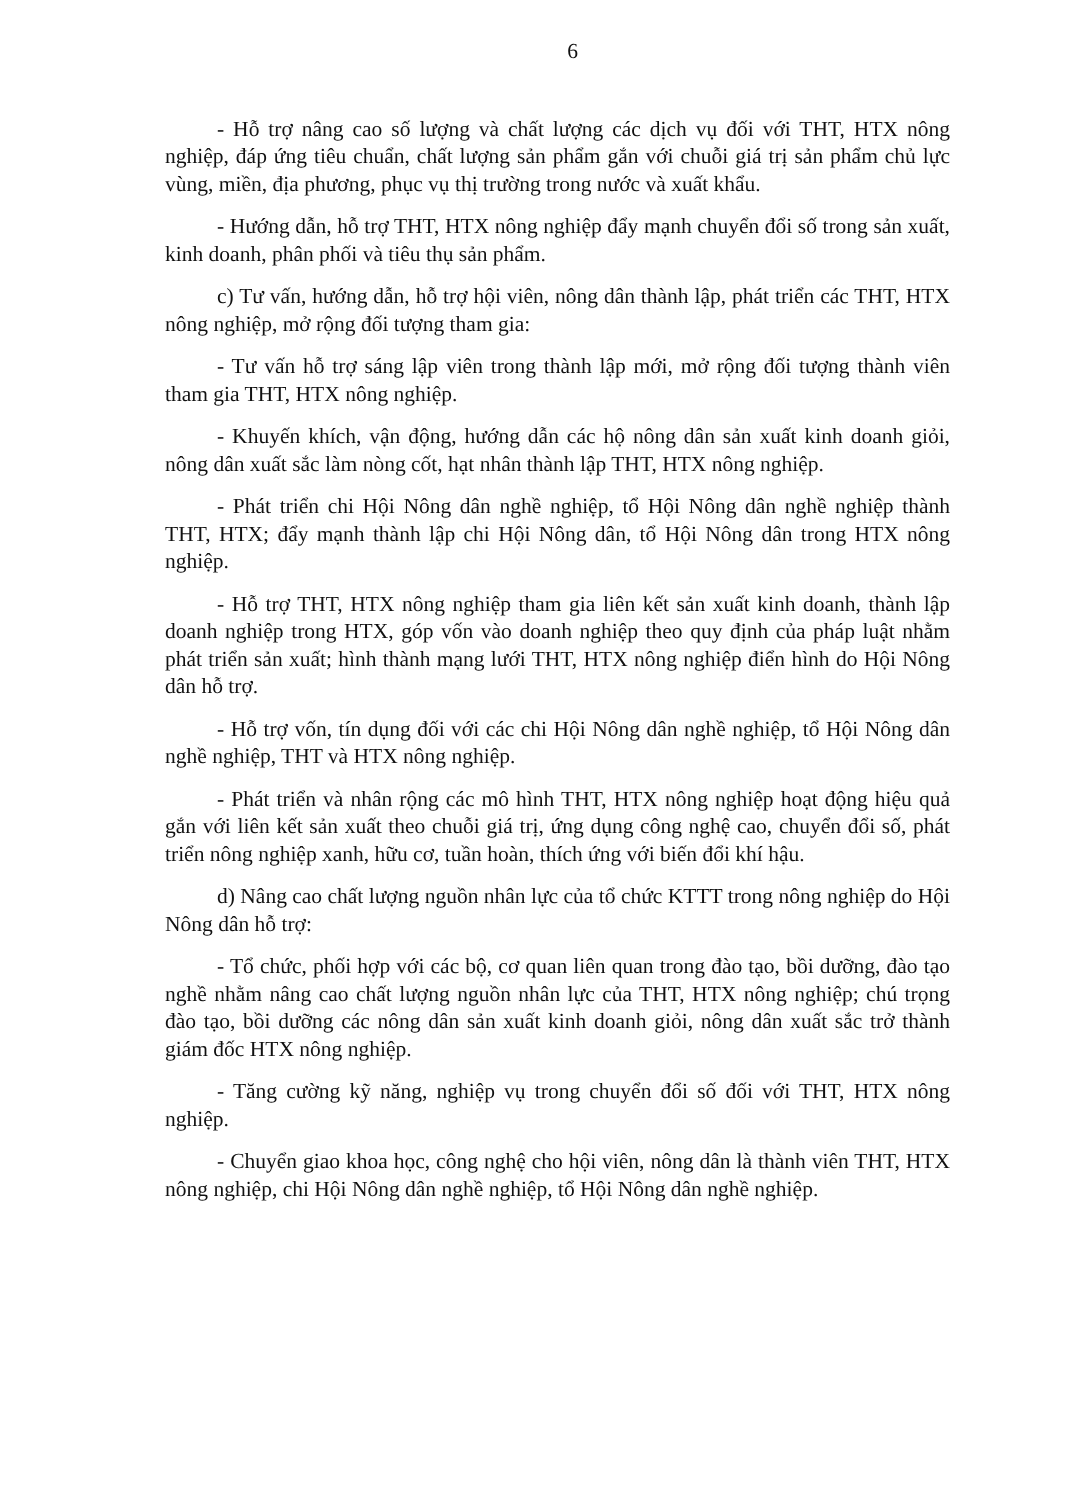6
- Hỗ trợ nâng cao số lượng và chất lượng các dịch vụ đối với THT, HTX nông nghiệp, đáp ứng tiêu chuẩn, chất lượng sản phẩm gắn với chuỗi giá trị sản phẩm chủ lực vùng, miền, địa phương, phục vụ thị trường trong nước và xuất khẩu.
- Hướng dẫn, hỗ trợ THT, HTX nông nghiệp đẩy mạnh chuyển đổi số trong sản xuất, kinh doanh, phân phối và tiêu thụ sản phẩm.
c) Tư vấn, hướng dẫn, hỗ trợ hội viên, nông dân thành lập, phát triển các THT, HTX nông nghiệp, mở rộng đối tượng tham gia:
- Tư vấn hỗ trợ sáng lập viên trong thành lập mới, mở rộng đối tượng thành viên tham gia THT, HTX nông nghiệp.
- Khuyến khích, vận động, hướng dẫn các hộ nông dân sản xuất kinh doanh giỏi, nông dân xuất sắc làm nòng cốt, hạt nhân thành lập THT, HTX nông nghiệp.
- Phát triển chi Hội Nông dân nghề nghiệp, tổ Hội Nông dân nghề nghiệp thành THT, HTX; đẩy mạnh thành lập chi Hội Nông dân, tổ Hội Nông dân trong HTX nông nghiệp.
- Hỗ trợ THT, HTX nông nghiệp tham gia liên kết sản xuất kinh doanh, thành lập doanh nghiệp trong HTX, góp vốn vào doanh nghiệp theo quy định của pháp luật nhằm phát triển sản xuất; hình thành mạng lưới THT, HTX nông nghiệp điển hình do Hội Nông dân hỗ trợ.
- Hỗ trợ vốn, tín dụng đối với các chi Hội Nông dân nghề nghiệp, tổ Hội Nông dân nghề nghiệp, THT và HTX nông nghiệp.
- Phát triển và nhân rộng các mô hình THT, HTX nông nghiệp hoạt động hiệu quả gắn với liên kết sản xuất theo chuỗi giá trị, ứng dụng công nghệ cao, chuyển đổi số, phát triển nông nghiệp xanh, hữu cơ, tuần hoàn, thích ứng với biến đổi khí hậu.
d) Nâng cao chất lượng nguồn nhân lực của tổ chức KTTT trong nông nghiệp do Hội Nông dân hỗ trợ:
- Tổ chức, phối hợp với các bộ, cơ quan liên quan trong đào tạo, bồi dưỡng, đào tạo nghề nhằm nâng cao chất lượng nguồn nhân lực của THT, HTX nông nghiệp; chú trọng đào tạo, bồi dưỡng các nông dân sản xuất kinh doanh giỏi, nông dân xuất sắc trở thành giám đốc HTX nông nghiệp.
- Tăng cường kỹ năng, nghiệp vụ trong chuyển đổi số đối với THT, HTX nông nghiệp.
- Chuyển giao khoa học, công nghệ cho hội viên, nông dân là thành viên THT, HTX nông nghiệp, chi Hội Nông dân nghề nghiệp, tổ Hội Nông dân nghề nghiệp.